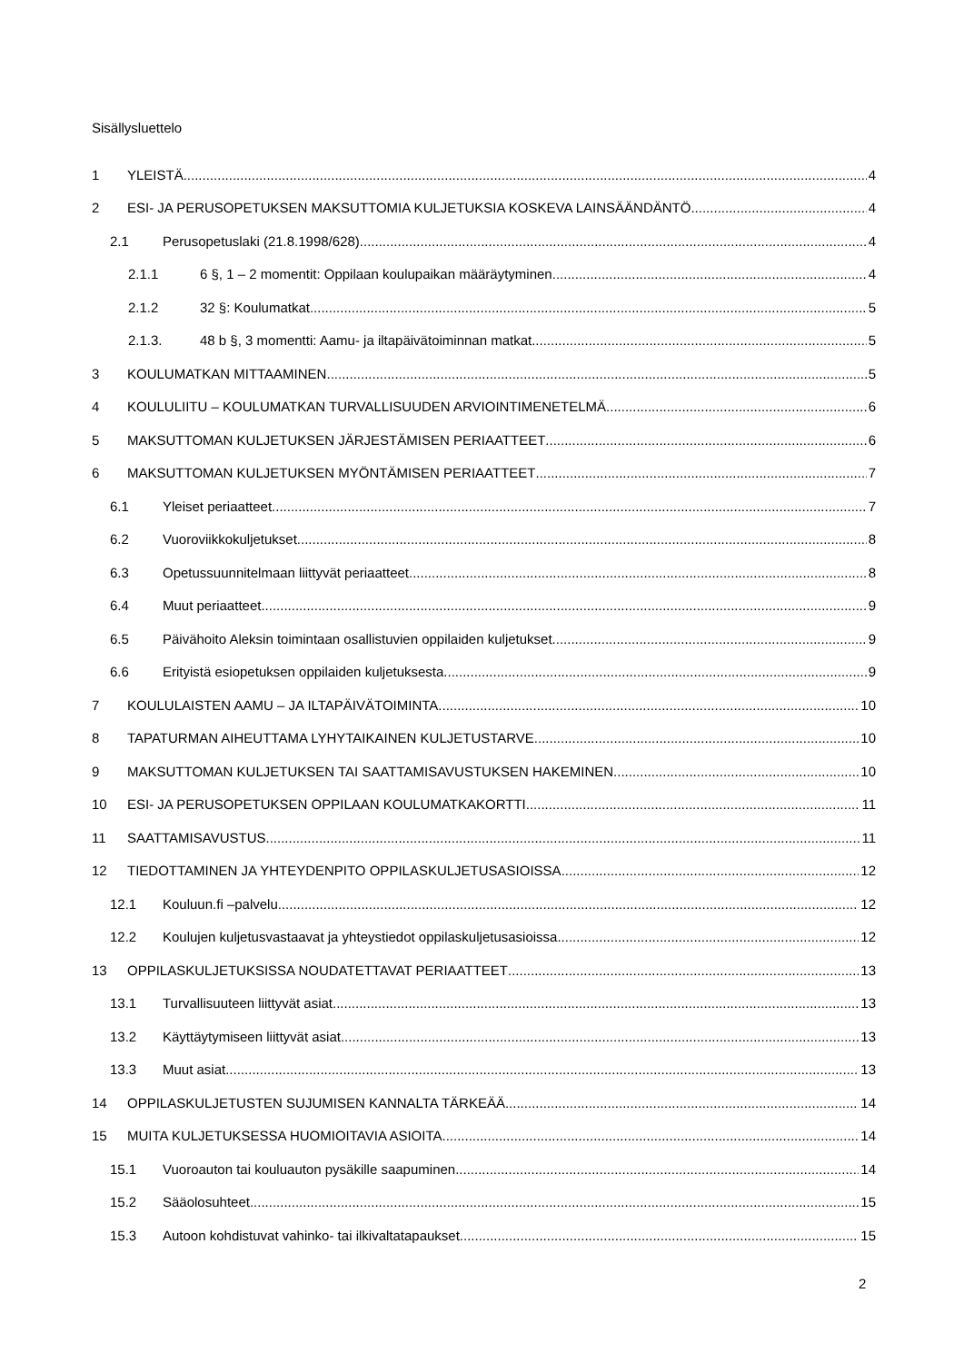Sisällysluettelo
1 YLEISTÄ 4
2 ESI- JA PERUSOPETUKSEN MAKSUTTOMIA KULJETUKSIA KOSKEVA LAINSÄÄNDÄNTÖ 4
2.1 Perusopetuslaki (21.8.1998/628) 4
2.1.1 6 §, 1 – 2 momentit: Oppilaan koulupaikan määräytyminen 4
2.1.2 32 §: Koulumatkat 5
2.1.3. 48 b §, 3 momentti: Aamu- ja iltapäivätoiminnan matkat 5
3 KOULUMATKAN MITTAAMINEN 5
4 KOULULIITU – KOULUMATKAN TURVALLISUUDEN ARVIOINTIMENETELMÄ 6
5 MAKSUTTOMAN KULJETUKSEN JÄRJESTÄMISEN PERIAATTEET 6
6 MAKSUTTOMAN KULJETUKSEN MYÖNTÄMISEN PERIAATTEET 7
6.1 Yleiset periaatteet 7
6.2 Vuoroviikkokuljetukset 8
6.3 Opetussuunnitelmaan liittyvät periaatteet 8
6.4 Muut periaatteet 9
6.5 Päivähoito Aleksin toimintaan osallistuvien oppilaiden kuljetukset 9
6.6 Erityistä esiopetuksen oppilaiden kuljetuksesta 9
7 KOULULAISTEN AAMU – JA ILTAPÄIVÄTOIMINTA 10
8 TAPATURMAN AIHEUTTAMA LYHYTAIKAINEN KULJETUSTARVE 10
9 MAKSUTTOMAN KULJETUKSEN TAI SAATTAMISAVUSTUKSEN HAKEMINEN 10
10 ESI- JA PERUSOPETUKSEN OPPILAAN KOULUMATKAKORTTI 11
11 SAATTAMISAVUSTUS 11
12 TIEDOTTAMINEN JA YHTEYDENPITO OPPILASKULJETUSASIOISSA 12
12.1 Kouluun.fi –palvelu 12
12.2 Koulujen kuljetusvastaavat ja yhteystiedot oppilaskuljetusasioissa 12
13 OPPILASKULJETUKSISSA NOUDATETTAVAT PERIAATTEET 13
13.1 Turvallisuuteen liittyvät asiat 13
13.2 Käyttäytymiseen liittyvät asiat 13
13.3 Muut asiat 13
14 OPPILASKULJETUSTEN SUJUMISEN KANNALTA TÄRKEÄÄ 14
15 MUITA KULJETUKSESSA HUOMIOITAVIA ASIOITA 14
15.1 Vuoroauton tai kouluauton pysäkille saapuminen 14
15.2 Sääolosuhteet 15
15.3 Autoon kohdistuvat vahinko- tai ilkivaltatapaukset 15
2